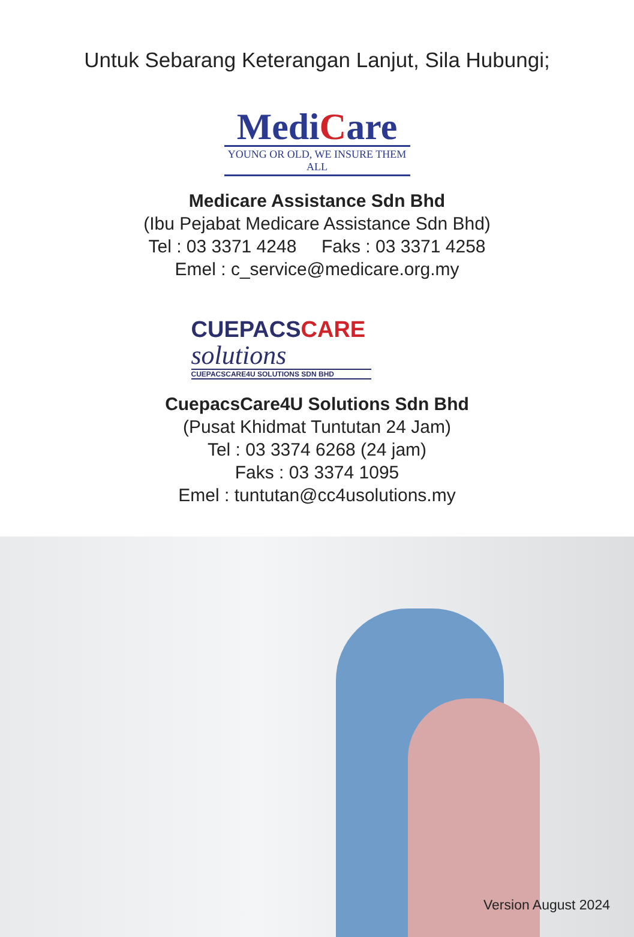Untuk Sebarang Keterangan Lanjut, Sila Hubungi;
MediCare
YOUNG OR OLD, WE INSURE THEM ALL
Medicare Assistance Sdn Bhd
(Ibu Pejabat Medicare Assistance Sdn Bhd)
Tel : 03 3371 4248 Faks : 03 3371 4258
Emel : c_service@medicare.org.my
CUEPACSCARE
solutions
CUEPACSCARE4U SOLUTIONS SDN BHD
CuepacsCare4U Solutions Sdn Bhd
(Pusat Khidmat Tuntutan 24 Jam)
Tel : 03 3374 6268 (24 jam)
Faks : 03 3374 1095
Emel : tuntutan@cc4usolutions.my
Version August 2024